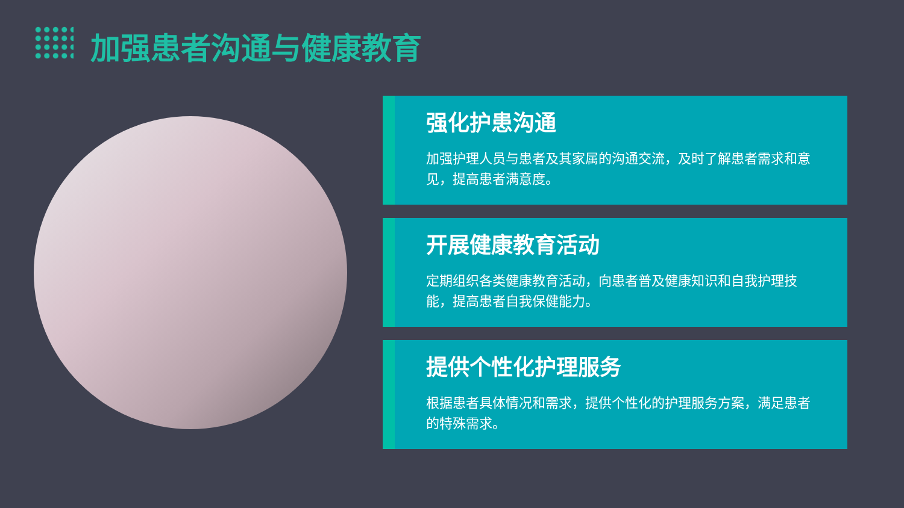加强患者沟通与健康教育
强化护患沟通
加强护理人员与患者及其家属的沟通交流，及时了解患者需求和意见，提高患者满意度。
开展健康教育活动
定期组织各类健康教育活动，向患者普及健康知识和自我护理技能，提高患者自我保健能力。
提供个性化护理服务
根据患者具体情况和需求，提供个性化的护理服务方案，满足患者的特殊需求。